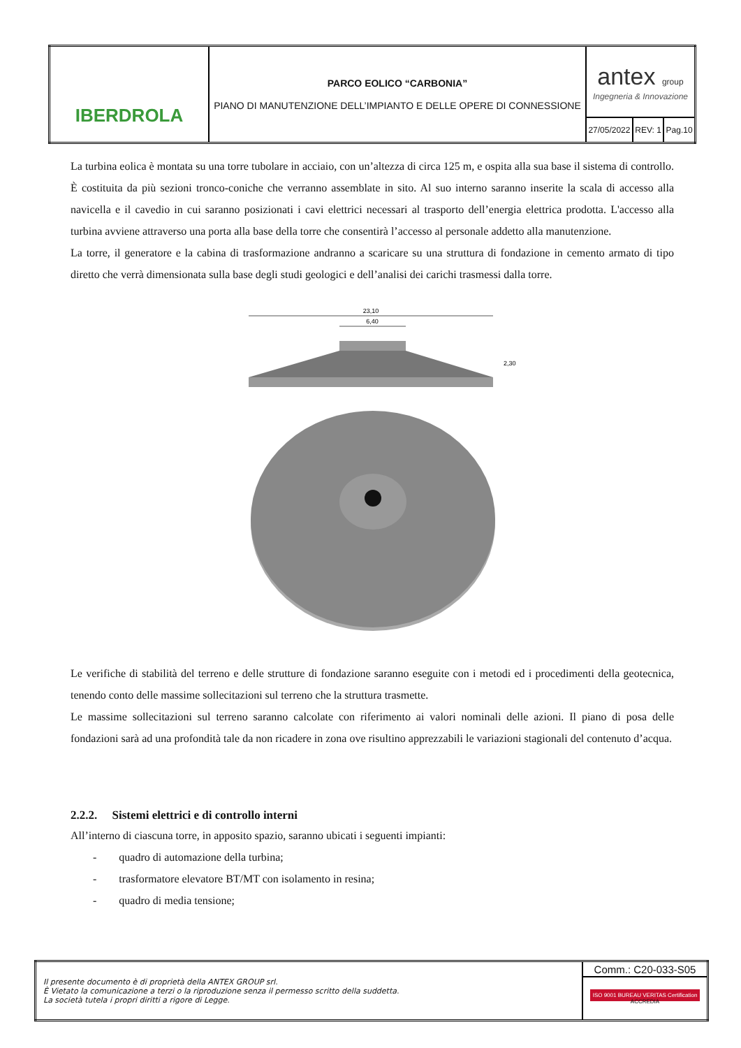| IBERDROLA | PARCO EOLICO “CARBONIA” PIANO DI MANUTENZIONE DELL’IMPIANTO E DELLE OPERE DI CONNESSIONE | antex group Ingegneria & Innovazione | | |
| | | 27/05/2022 | REV: 1 | Pag.10 |
La turbina eolica è montata su una torre tubolare in acciaio, con un’altezza di circa 125 m, e ospita alla sua base il sistema di controllo. È costituita da più sezioni tronco-coniche che verranno assemblate in sito. Al suo interno saranno inserite la scala di accesso alla navicella e il cavedio in cui saranno posizionati i cavi elettrici necessari al trasporto dell’energia elettrica prodotta. L'accesso alla turbina avviene attraverso una porta alla base della torre che consentirà l’accesso al personale addetto alla manutenzione.
La torre, il generatore e la cabina di trasformazione andranno a scaricare su una struttura di fondazione in cemento armato di tipo diretto che verrà dimensionata sulla base degli studi geologici e dell’analisi dei carichi trasmessi dalla torre.
23,10
6,40
2,30
Le verifiche di stabilità del terreno e delle strutture di fondazione saranno eseguite con i metodi ed i procedimenti della geotecnica, tenendo conto delle massime sollecitazioni sul terreno che la struttura trasmette.
Le massime sollecitazioni sul terreno saranno calcolate con riferimento ai valori nominali delle azioni. Il piano di posa delle fondazioni sarà ad una profondità tale da non ricadere in zona ove risultino apprezzabili le variazioni stagionali del contenuto d’acqua.
2.2.2. Sistemi elettrici e di controllo interni
All’interno di ciascuna torre, in apposito spazio, saranno ubicati i seguenti impianti:
- quadro di automazione della turbina;
- trasformatore elevatore BT/MT con isolamento in resina;
- quadro di media tensione;
| Il presente documento è di proprietà della ANTEX GROUP srl. È Vietato la comunicazione a terzi o la riproduzione senza il permesso scritto della suddetta. La società tutela i propri diritti a rigore di Legge. | Comm.: C20-033-S05 |
| | ISO 9001 BUREAU VERITAS Certification ACCREDIA |